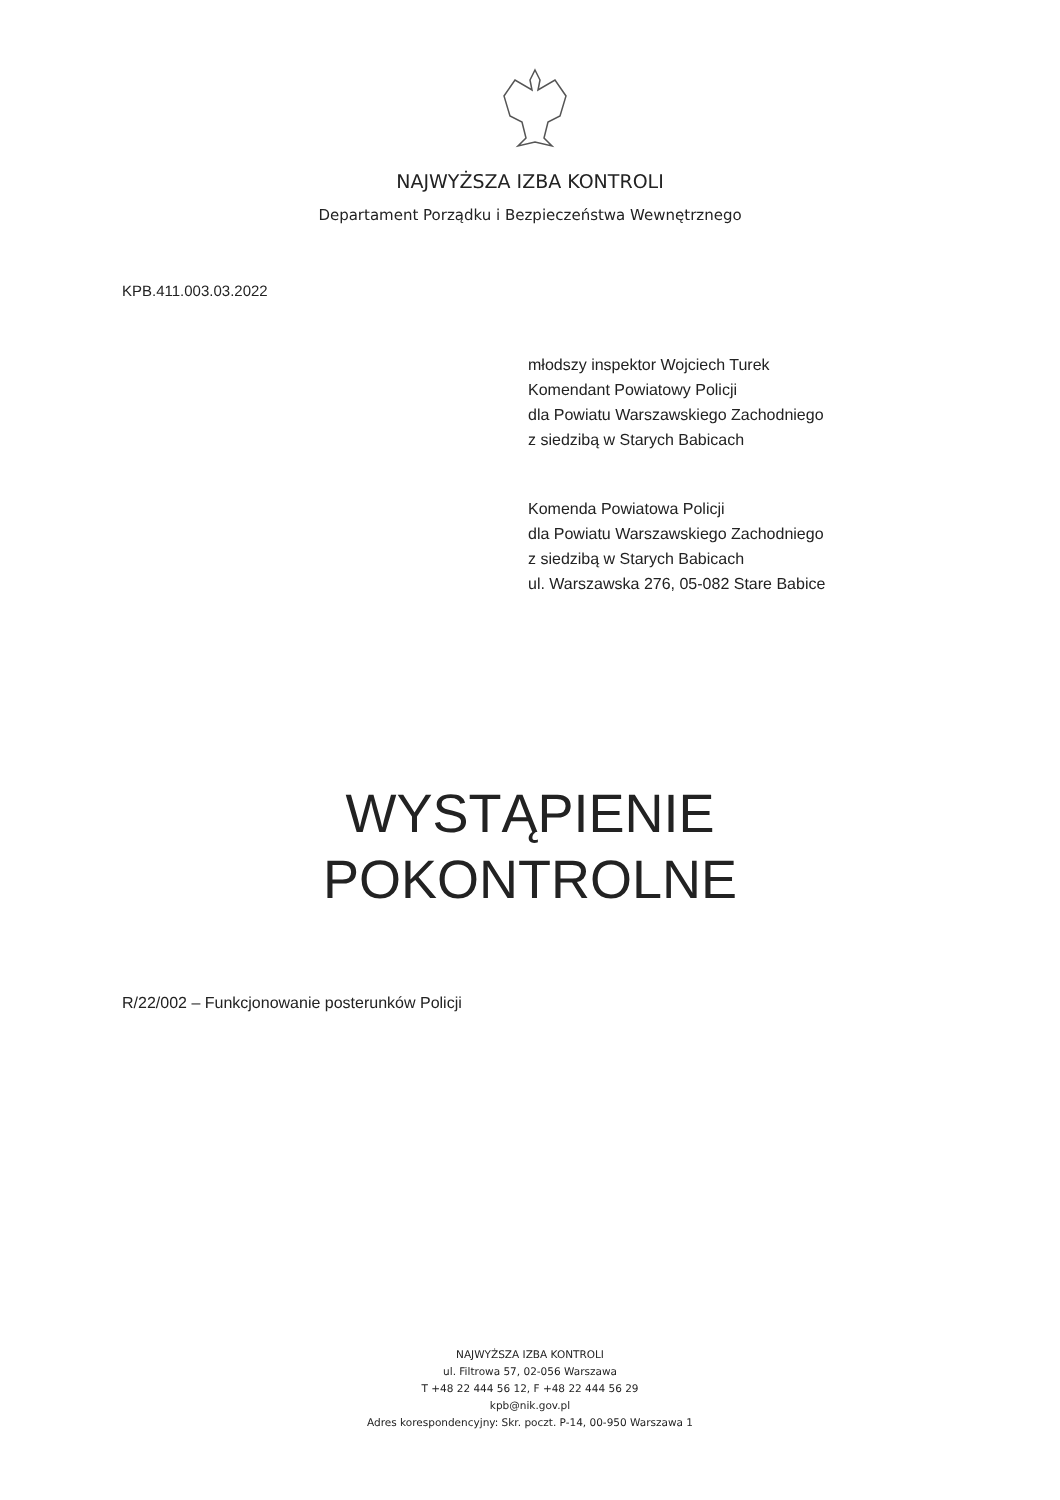NAJWYŻSZA IZBA KONTROLI
Departament Porządku i Bezpieczeństwa Wewnętrznego
KPB.411.003.03.2022
młodszy inspektor Wojciech Turek
Komendant Powiatowy Policji
dla Powiatu Warszawskiego Zachodniego
z siedzibą w Starych Babicach
Komenda Powiatowa Policji
dla Powiatu Warszawskiego Zachodniego
z siedzibą w Starych Babicach
ul. Warszawska 276, 05-082 Stare Babice
WYSTĄPIENIE
POKONTROLNE
R/22/002 – Funkcjonowanie posterunków Policji
NAJWYŻSZA IZBA KONTROLI
ul. Filtrowa 57, 02-056 Warszawa
T +48 22 444 56 12, F +48 22 444 56 29
kpb@nik.gov.pl
Adres korespondencyjny: Skr. poczt. P-14, 00-950 Warszawa 1